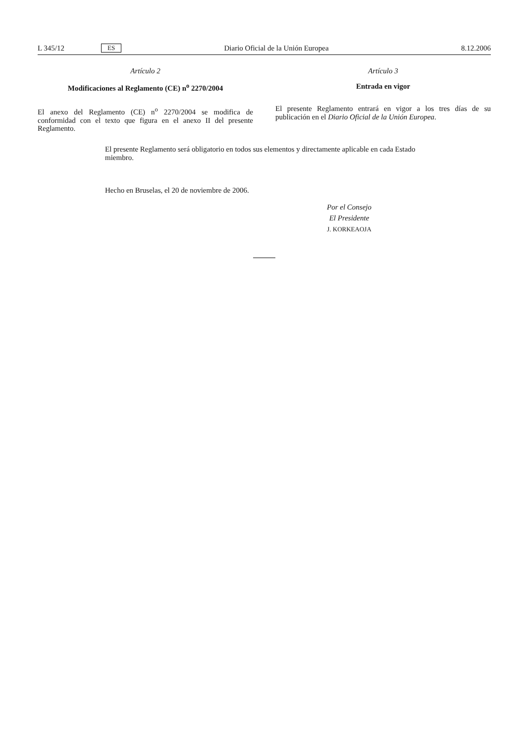L 345/12 ES Diario Oficial de la Unión Europea 8.12.2006
Artículo 2
Modificaciones al Reglamento (CE) n<sup>o</sup> 2270/2004
El anexo del Reglamento (CE) n<sup>o</sup> 2270/2004 se modifica de conformidad con el texto que figura en el anexo II del presente Reglamento.
Artículo 3
Entrada en vigor
El presente Reglamento entrará en vigor a los tres días de su publicación en el Diario Oficial de la Unión Europea.
El presente Reglamento será obligatorio en todos sus elementos y directamente aplicable en cada Estado miembro.
Hecho en Bruselas, el 20 de noviembre de 2006.
Por el Consejo
El Presidente
J. KORKEAOJA